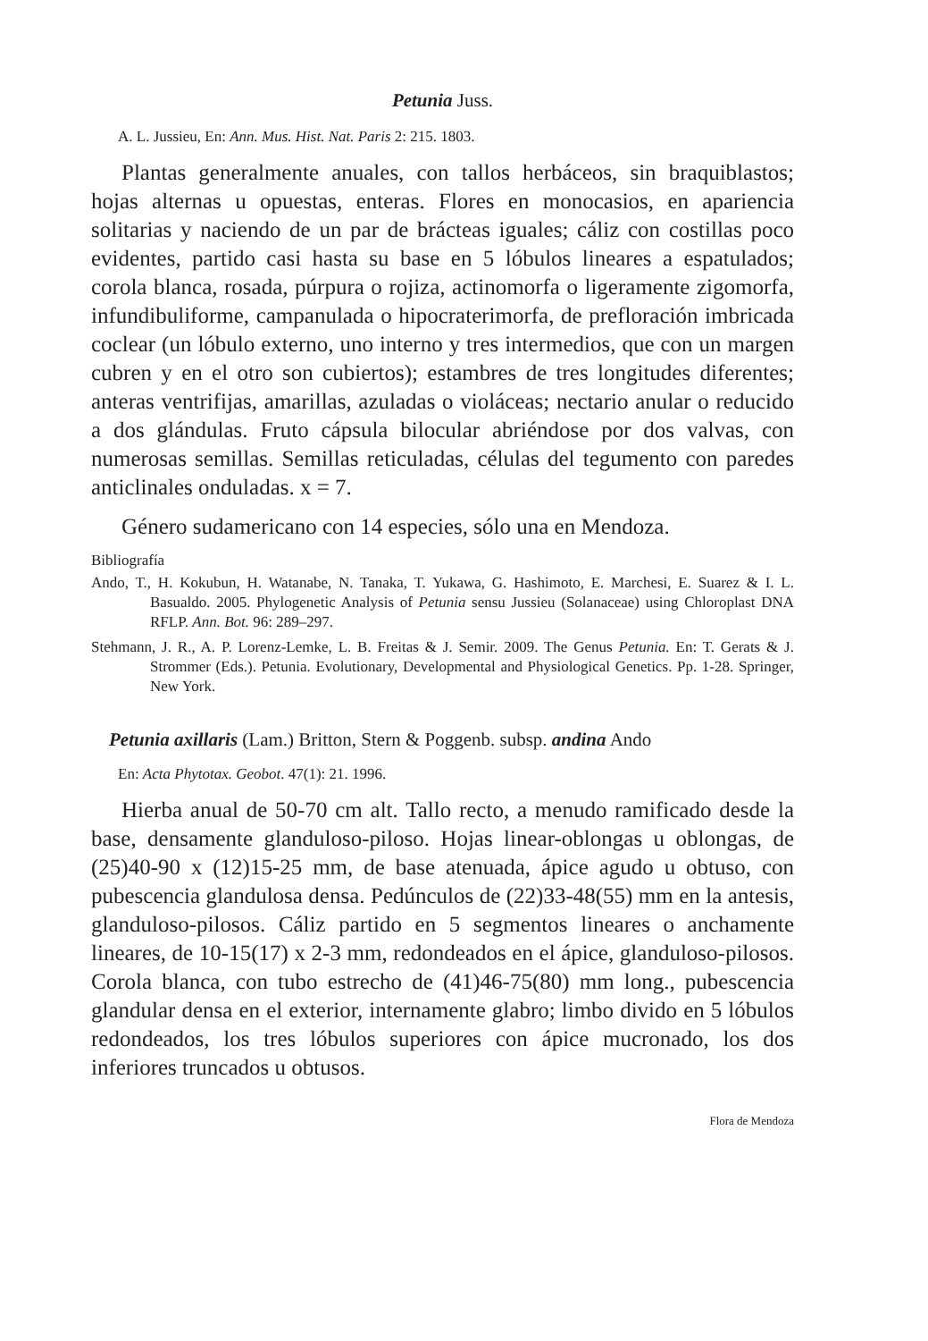Petunia Juss.
A. L. Jussieu, En: Ann. Mus. Hist. Nat. Paris 2: 215. 1803.
Plantas generalmente anuales, con tallos herbáceos, sin braquiblastos; hojas alternas u opuestas, enteras. Flores en monocasios, en apariencia solitarias y naciendo de un par de brácteas iguales; cáliz con costillas poco evidentes, partido casi hasta su base en 5 lóbulos lineares a espatulados; corola blanca, rosada, púrpura o rojiza, actinomorfa o ligeramente zigomorfa, infundibuliforme, campanulada o hipocraterimorfa, de prefloración imbricada coclear (un lóbulo externo, uno interno y tres intermedios, que con un margen cubren y en el otro son cubiertos); estambres de tres longitudes diferentes; anteras ventrifijas, amarillas, azuladas o violáceas; nectario anular o reducido a dos glándulas. Fruto cápsula bilocular abriéndose por dos valvas, con numerosas semillas. Semillas reticuladas, células del tegumento con paredes anticlinales onduladas. x = 7.
Género sudamericano con 14 especies, sólo una en Mendoza.
Bibliografía
Ando, T., H. Kokubun, H. Watanabe, N. Tanaka, T. Yukawa, G. Hashimoto, E. Marchesi, E. Suarez & I. L. Basualdo. 2005. Phylogenetic Analysis of Petunia sensu Jussieu (Solanaceae) using Chloroplast DNA RFLP. Ann. Bot. 96: 289–297.
Stehmann, J. R., A. P. Lorenz-Lemke, L. B. Freitas & J. Semir. 2009. The Genus Petunia. En: T. Gerats & J. Strommer (Eds.). Petunia. Evolutionary, Developmental and Physiological Genetics. Pp. 1-28. Springer, New York.
Petunia axillaris (Lam.) Britton, Stern & Poggenb. subsp. andina Ando
En: Acta Phytotax. Geobot. 47(1): 21. 1996.
Hierba anual de 50-70 cm alt. Tallo recto, a menudo ramificado desde la base, densamente glanduloso-piloso. Hojas linear-oblongas u oblongas, de (25)40-90 x (12)15-25 mm, de base atenuada, ápice agudo u obtuso, con pubescencia glandulosa densa. Pedúnculos de (22)33-48(55) mm en la antesis, glanduloso-pilosos. Cáliz partido en 5 segmentos lineares o anchamente lineares, de 10-15(17) x 2-3 mm, redondeados en el ápice, glanduloso-pilosos. Corola blanca, con tubo estrecho de (41)46-75(80) mm long., pubescencia glandular densa en el exterior, internamente glabro; limbo divido en 5 lóbulos redondeados, los tres lóbulos superiores con ápice mucronado, los dos inferiores truncados u obtusos.
Flora de Mendoza